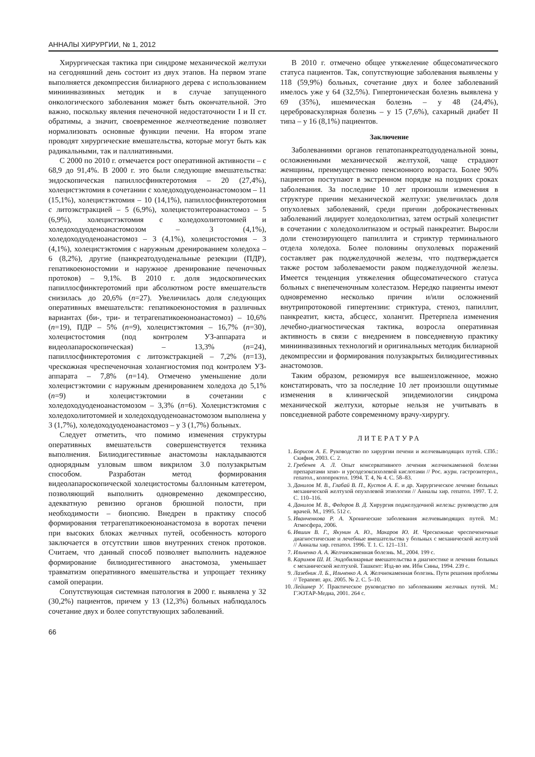АННАЛЫ ХИРУРГИИ, № 1, 2012
Хирургическая тактика при синдроме механической желтухи на сегодняшний день состоит из двух этапов. На первом этапе выполняется декомпрессия билиарного дерева с использованием миниинвазивных методик и в случае запущенного онкологического заболевания может быть окончательной. Это важно, поскольку явления печеночной недостаточности I и II ст. обратимы, а значит, своевременное желчеотведение позволяет нормализовать основные функции печени. На втором этапе проводят хирургические вмешательства, которые могут быть как радикальными, так и паллиативными.
С 2000 по 2010 г. отмечается рост оперативной активности – с 68,9 до 91,4%. В 2000 г. это были следующие вмешательства: эндоскопическая папиллосфинктеротомия – 20 (27,4%), холецистэктомия в сочетании с холедоходуоденоанастомозом – 11 (15,1%), холецистэктомия – 10 (14,1%), папиллосфинктеротомия с литоэкстракцией – 5 (6,9%), холецистоэнтероанастомоз – 5 (6,9%), холецистэктомия с холедохолитотомией и холедоходуоденоанастомозом – 3 (4,1%), холедоходуоденоанастомоз – 3 (4,1%), холецистостомия – 3 (4,1%), холецистэктомия с наружным дренированием холедоха – 6 (8,2%), другие (панкреатодуоденальные резекции (ПДР), гепатикоеюностомии и наружное дренирование печеночных протоков) – 9,1%. В 2010 г. доля эндоскопических папиллосфинктеротомий при абсолютном росте вмешательств снизилась до 20,6% (n=27). Увеличилась доля следующих оперативных вмешательств: гепатикоеюностомия в различных вариантах (би-, три- и тетрагепатикоеюноанастомоз) – 10,6% (n=19), ПДР – 5% (n=9), холецистэктомия – 16,7% (n=30), холецистостомия (под контролем УЗ-аппарата и видеолапароскопическая) – 13,3% (n=24), папиллосфинктеротомия с литоэкстракцией – 7,2% (n=13), чрескожная чреспеченочная холангиостомия под контролем УЗ-аппарата – 7,8% (n=14). Отмечено уменьшение доли холецистэктомии с наружным дренированием холедоха до 5,1% (n=9) и холецистэктомии в сочетании с холедоходуоденоанастомозом – 3,3% (n=6). Холецистэктомия с холедохолитотомией и холедоходуоденоанастомозом выполнена у 3 (1,7%), холедоходуоденоанастомоз – у 3 (1,7%) больных.
Следует отметить, что помимо изменения структуры оперативных вмешательств совершенствуется техника выполнения. Билиодигестивные анастомозы накладываются однорядным узловым швом викрилом 3.0 полузакрытым способом. Разработан метод формирования видеолапароскопической холецистостомы баллонным катетером, позволяющий выполнить одновременно декомпрессию, адекватную ревизию органов брюшной полости, при необходимости – биопсию. Внедрен в практику способ формирования тетрагепатикоеюноанастомоза в воротах печени при высоких блоках желчных путей, особенность которого заключается в отсутствии швов внутренних стенок протоков. Считаем, что данный способ позволяет выполнить надежное формирование билиодигестивного анастомоза, уменьшает травматизм оперативного вмешательства и упрощает технику самой операции.
Сопутствующая системная патология в 2000 г. выявлена у 32 (30,2%) пациентов, причем у 13 (12,3%) больных наблюдалось сочетание двух и более сопутствующих заболеваний.
В 2010 г. отмечено общее утяжеление общесоматического статуса пациентов. Так, сопутствующие заболевания выявлены у 118 (59,9%) больных, сочетание двух и более заболеваний имелось уже у 64 (32,5%). Гипертоническая болезнь выявлена у 69 (35%), ишемическая болезнь – у 48 (24,4%), цереброваскулярная болезнь – у 15 (7,6%), сахарный диабет II типа – у 16 (8,1%) пациентов.
Заключение
Заболеваниями органов гепатопанкреатодуоденальной зоны, осложненными механической желтухой, чаще страдают женщины, преимущественно пенсионного возраста. Более 90% пациентов поступают в экстренном порядке на поздних сроках заболевания. За последние 10 лет произошли изменения в структуре причин механической желтухи: увеличилась доля опухолевых заболеваний, среди причин доброкачественных заболеваний лидирует холедохолитиаз, затем острый холецистит в сочетании с холедохолитиазом и острый панкреатит. Выросли доли стенозирующего папиллита и стриктур терминального отдела холедоха. Более половины опухолевых поражений составляет рак поджелудочной железы, что подтверждается также ростом заболеваемости раком поджелудочной железы. Имеется тенденция утяжеления общесоматического статуса больных с внепеченочным холестазом. Нередко пациенты имеют одновременно несколько причин и/или осложнений внутрипротоковой гипертензии: стриктура, стеноз, папиллит, панкреатит, киста, абсцесс, холангит. Претерпела изменения лечебно-диагностическая тактика, возросла оперативная активность в связи с внедрением в повседневную практику миниинвазивных технологий и оригинальных методик билиарной декомпрессии и формирования полузакрытых билиодигестивных анастомозов.
Таким образом, резюмируя все вышеизложенное, можно констатировать, что за последние 10 лет произошли ощутимые изменения в клинической эпидемиологии синдрома механической желтухи, которые нельзя не учитывать в повседневной работе современному врачу-хирургу.
ЛИТЕРАТУРА
1. Борисов А. Е. Руководство по хирургии печени и желчевыводящих путей. СПб.: Скифия, 2003. С. 2.
2. Гребенев А. Л. Опыт консервативного лечения желчнокаменной болезни препаратами хено- и урсодезоксихолевой кислотами // Рос. журн. гастроэнтерол., гепатол., колопроктол. 1994. Т. 4, № 4. С. 58–83.
3. Данилов М. В., Глабай В. П., Кустов А. Е. и др. Хирургическое лечение больных механической желтухой опухолевой этиологии // Анналы хир. гепатол. 1997. Т. 2. С. 110–116.
4. Данилов М. В., Федоров В. Д. Хирургия поджелудочной железы: руководство для врачей. М., 1995. 512 с.
5. Иванченкова Р. А. Хронические заболевания желчевыводящих путей. М.: Атмосфера, 2006.
6. Ившин В. Г., Якунин А. Ю., Макаров Ю. И. Чрескожные чреспеченочные диагностические и лечебные вмешательства у больных с механической желтухой // Анналы хир. гепатол. 1996. Т. 1. С. 121–131.
7. Ильченко А. А. Желчнокаменная болезнь. М., 2004. 199 с.
8. Каримов Ш. И. Эндобилиарные вмешательства в диагностике и лечении больных с механической желтухой. Ташкент: Изд-во им. Ибн Сины, 1994. 239 с.
9. Лазебник Л. Б., Ильченко А. А. Желчнокаменная болезнь. Пути решения проблемы // Терапевт. арх. 2005. № 2. С. 5–10.
10. Лейшнер У. Практическое руководство по заболеваниям желчных путей. М.: ГЭОТАР-Медиа, 2001. 264 с.
66